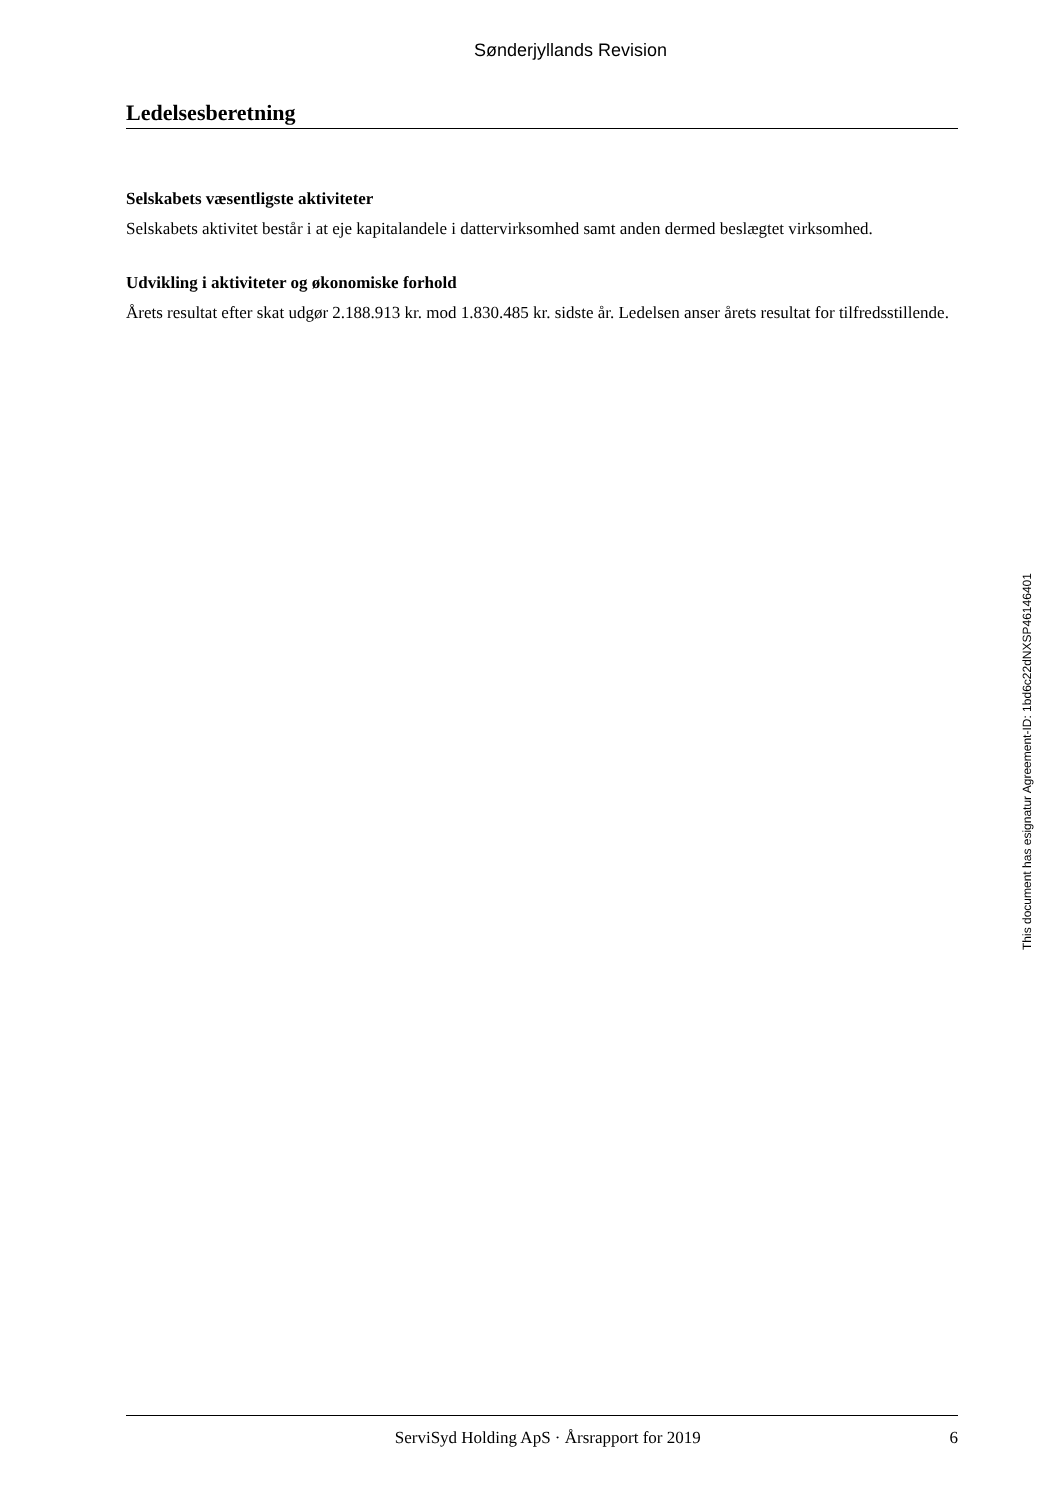Sønderjyllands Revision
Ledelsesberetning
Selskabets væsentligste aktiviteter
Selskabets aktivitet består i at eje kapitalandele i dattervirksomhed samt anden dermed beslægtet virksomhed.
Udvikling i aktiviteter og økonomiske forhold
Årets resultat efter skat udgør 2.188.913 kr. mod 1.830.485 kr. sidste år. Ledelsen anser årets resultat for tilfredsstillende.
This document has esignatur Agreement-ID: 1bd6c22dNXSP46146401
ServiSyd Holding ApS · Årsrapport for 2019 6